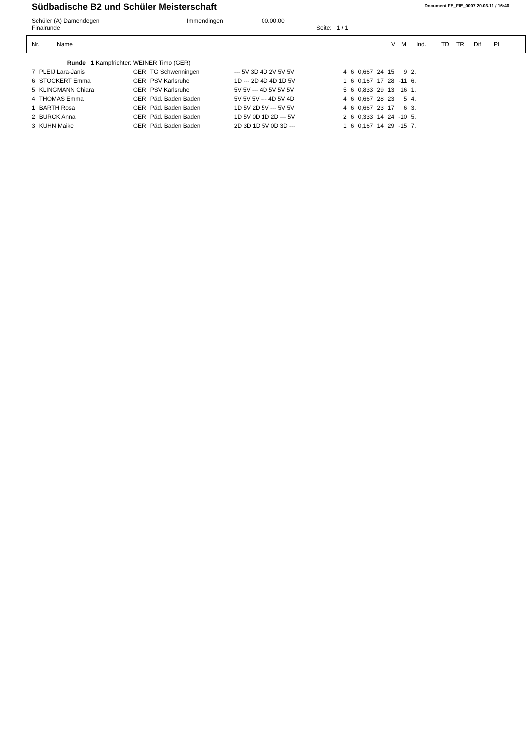Südbadische B2 und Schüler Meisterschaft
Document FE_FIE_0007 20.03.11 / 16:40
Schüler (Ä) Damendegen
Immendingen
00.00.00
Finalrunde
Seite: 1 / 1
| Nr. | Name | V | M | Ind. | TD | TR | Dif | Pl |
| | Runde 1 Kampfrichter: WEINER Timo (GER) | | | | | | | | | | | |
| 7 | PLEIJ Lara-Janis | GER | TG Schwenningen | --- 5V 3D 4D 2V 5V 5V | | 4 | 6 | 0,667 | 24 | 15 | 9 | 2. |
| 6 | STÖCKERT Emma | GER | PSV Karlsruhe | 1D --- 2D 4D 4D 1D 5V | | 1 | 6 | 0,167 | 17 | 28 | -11 | 6. |
| 5 | KLINGMANN Chiara | GER | PSV Karlsruhe | 5V 5V --- 4D 5V 5V 5V | | 5 | 6 | 0,833 | 29 | 13 | 16 | 1. |
| 4 | THOMAS Emma | GER | Päd. Baden Baden | 5V 5V 5V --- 4D 5V 4D | | 4 | 6 | 0,667 | 28 | 23 | 5 | 4. |
| 1 | BARTH Rosa | GER | Päd. Baden Baden | 1D 5V 2D 5V --- 5V 5V | | 4 | 6 | 0,667 | 23 | 17 | 6 | 3. |
| 2 | BÜRCK Anna | GER | Päd. Baden Baden | 1D 5V 0D 1D 2D --- 5V | | 2 | 6 | 0,333 | 14 | 24 | -10 | 5. |
| 3 | KUHN Maike | GER | Päd. Baden Baden | 2D 3D 1D 5V 0D 3D --- | | 1 | 6 | 0,167 | 14 | 29 | -15 | 7. |